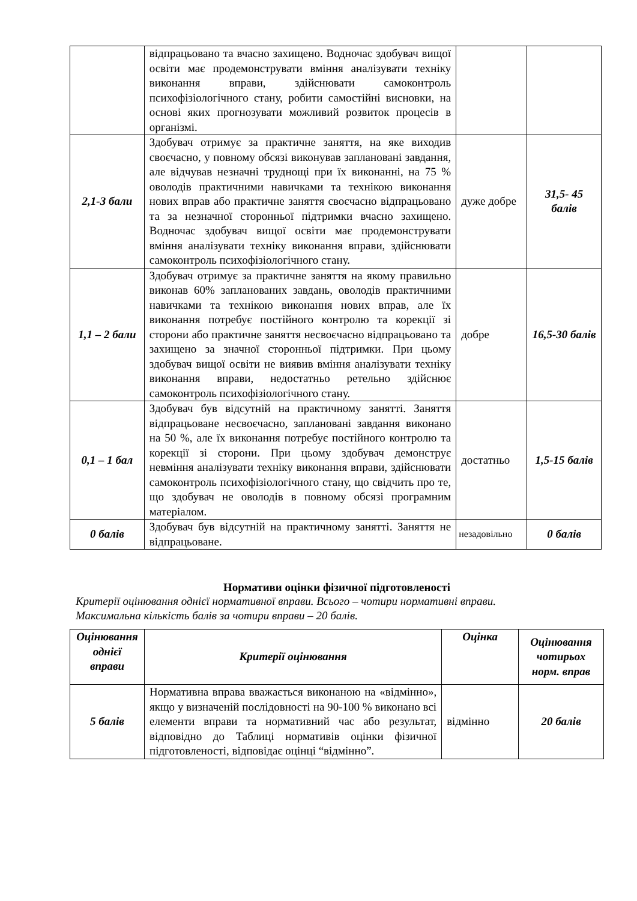| | відпрацьовано та вчасно захищено. Водночас здобувач вищої освіти має продемонструвати вміння аналізувати техніку виконання вправи, здійснювати самоконтроль психофізіологічного стану, робити самостійні висновки, на основі яких прогнозувати можливий розвиток процесів в організмі. | | |
| 2,1-3 бали | Здобувач отримує за практичне заняття, на яке виходив своєчасно, у повному обсязі виконував заплановані завдання, але відчував незначні труднощі при їх виконанні, на 75 % оволодів практичними навичками та технікою виконання нових вправ або практичне заняття своєчасно відпрацьовано та за незначної сторонньої підтримки вчасно захищено. Водночас здобувач вищої освіти має продемонструвати вміння аналізувати техніку виконання вправи, здійснювати самоконтроль психофізіологічного стану. | дуже добре | 31,5- 45 балів |
| 1,1 – 2 бали | Здобувач отримує за практичне заняття на якому правильно виконав 60% запланованих завдань, оволодів практичними навичками та технікою виконання нових вправ, але їх виконання потребує постійного контролю та корекції зі сторони або практичне заняття несвоєчасно відпрацьовано та захищено за значної сторонньої підтримки. При цьому здобувач вищої освіти не виявив вміння аналізувати техніку виконання вправи, недостатньо ретельно здійснює самоконтроль психофізіологічного стану. | добре | 16,5-30 балів |
| 0,1 – 1 бал | Здобувач був відсутній на практичному занятті. Заняття відпрацьоване несвоєчасно, заплановані завдання виконано на 50 %, але їх виконання потребує постійного контролю та корекції зі сторони. При цьому здобувач демонструє невміння аналізувати техніку виконання вправи, здійснювати самоконтроль психофізіологічного стану, що свідчить про те, що здобувач не оволодів в повному обсязі програмним матеріалом. | достатньо | 1,5-15 балів |
| 0 балів | Здобувач був відсутній на практичному занятті. Заняття не відпрацьоване. | незадовільно | 0 балів |
Нормативи оцінки фізичної підготовленості
Критерії оцінювання однієї нормативної вправи. Всього – чотири нормативні вправи.
Максимальна кількість балів за чотири вправи – 20 балів.
| Оцінювання однієї вправи | Критерії оцінювання | Оцінка | Оцінювання чотирьох норм. вправ |
| --- | --- | --- | --- |
| 5 балів | Нормативна вправа вважається виконаною на «відмінно», якщо у визначеній послідовності на 90-100 % виконано всі елементи вправи та нормативний час або результат, відповідно до Таблиці нормативів оцінки фізичної підготовленості, відповідає оцінці “відмінно”. | відмінно | 20 балів |